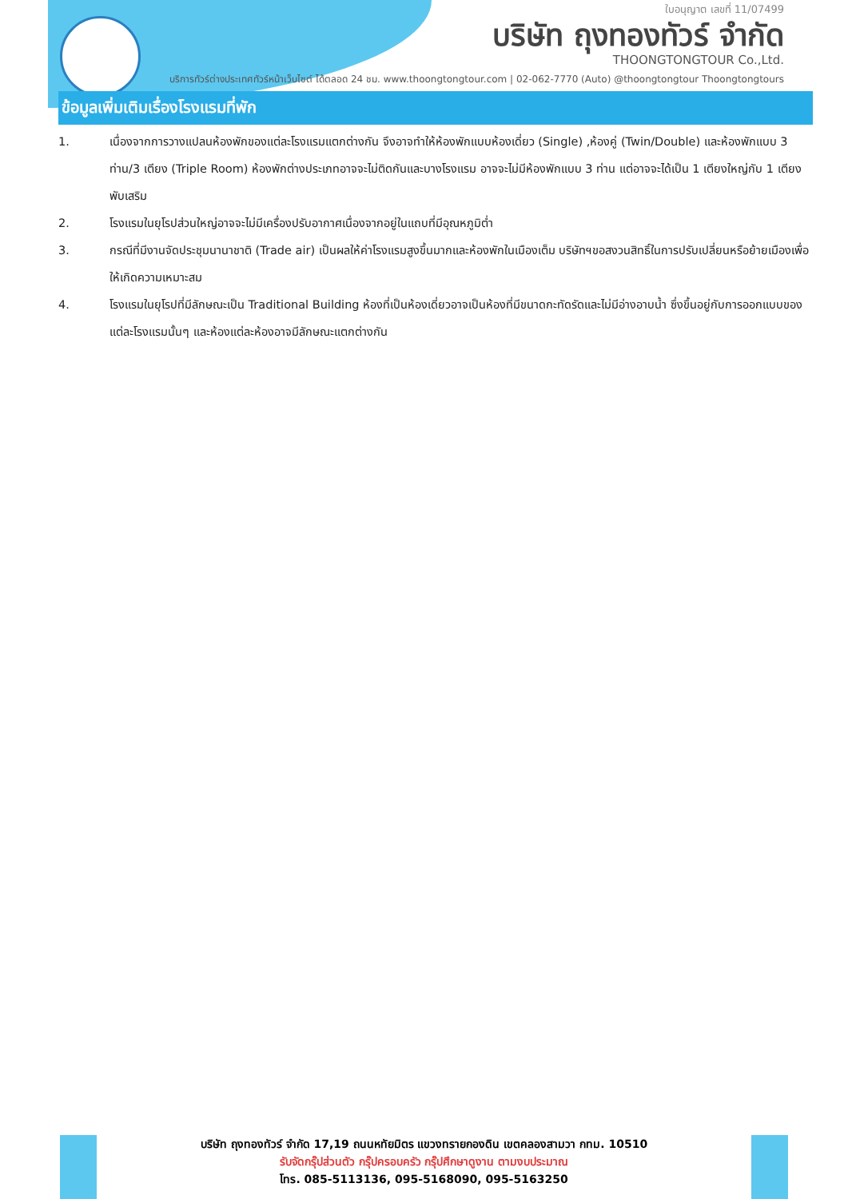ใบอนุญาต เลขที่ 11/07499
บริษัท ถุงทองทัวร์ จำกัด
THOONGTONGTOUR Co.,Ltd.
บริการทัวร์ต่างประเทศทัวร์หน้าเว็บไซต์ ได้ตลอด 24 ชม. www.thoongtongtour.com | 02-062-7770 (Auto) @thoongtongtour Thoongtongtours
ข้อมูลเพิ่มเติมเรื่องโรงแรมที่พัก
1. เนื่องจากการวางแปลนห้องพักของแต่ละโรงแรมแตกต่างกัน จึงอาจทำให้ห้องพักแบบห้องเดี่ยว (Single) ,ห้องคู่ (Twin/Double) และห้องพักแบบ 3 ท่าน/3 เตียง (Triple Room) ห้องพักต่างประเภทอาจจะไม่ติดกันและบางโรงแรม อาจจะไม่มีห้องพักแบบ 3 ท่าน แต่อาจจะได้เป็น 1 เตียงใหญ่กับ 1 เตียงพับเสริม
2. โรงแรมในยุโรปส่วนใหญ่อาจจะไม่มีเครื่องปรับอากาศเนื่องจากอยู่ในแถบที่มีอุณหภูมิต่ำ
3. กรณีที่มีงานจัดประชุมนานาชาติ (Trade air) เป็นผลให้ค่าโรงแรมสูงขึ้นมากและห้องพักในเมืองเต็ม บริษัทฯขอสงวนสิทธิ์ในการปรับเปลี่ยนหรือย้ายเมืองเพื่อให้เกิดความเหมาะสม
4. โรงแรมในยุโรปที่มีลักษณะเป็น Traditional Building ห้องที่เป็นห้องเดี่ยวอาจเป็นห้องที่มีขนาดกะทัดรัดและไม่มีอ่างอาบน้ำ ซึ่งขึ้นอยู่กับการออกแบบของแต่ละโรงแรมนั้นๆ และห้องแต่ละห้องอาจมีลักษณะแตกต่างกัน
บริษัท ถุงทองทัวร์ จำกัด 17,19 ถนนหทัยมิตร แขวงทรายกองดิน เขตคลองสามวา กทม. 10510
รับจัดกรุ๊ปส่วนตัว กรุ๊ปครอบครัว กรุ๊ปศึกษาดูงาน ตามงบประมาณ
โทร. 085-5113136, 095-5168090, 095-5163250